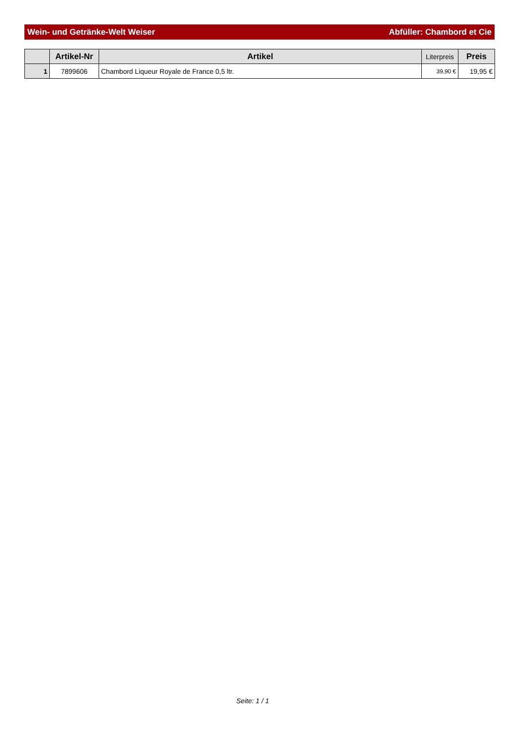Wein- und Getränke-Welt Weiser Abfüller: Chambord et Cie
| | Artikel-Nr | Artikel | Literpreis | Preis |
| --- | --- | --- | --- | --- |
| 1 | 7899606 | Chambord Liqueur Royale de France 0,5 ltr. | 39,90 € | 19,95 € |
Seite: 1 / 1